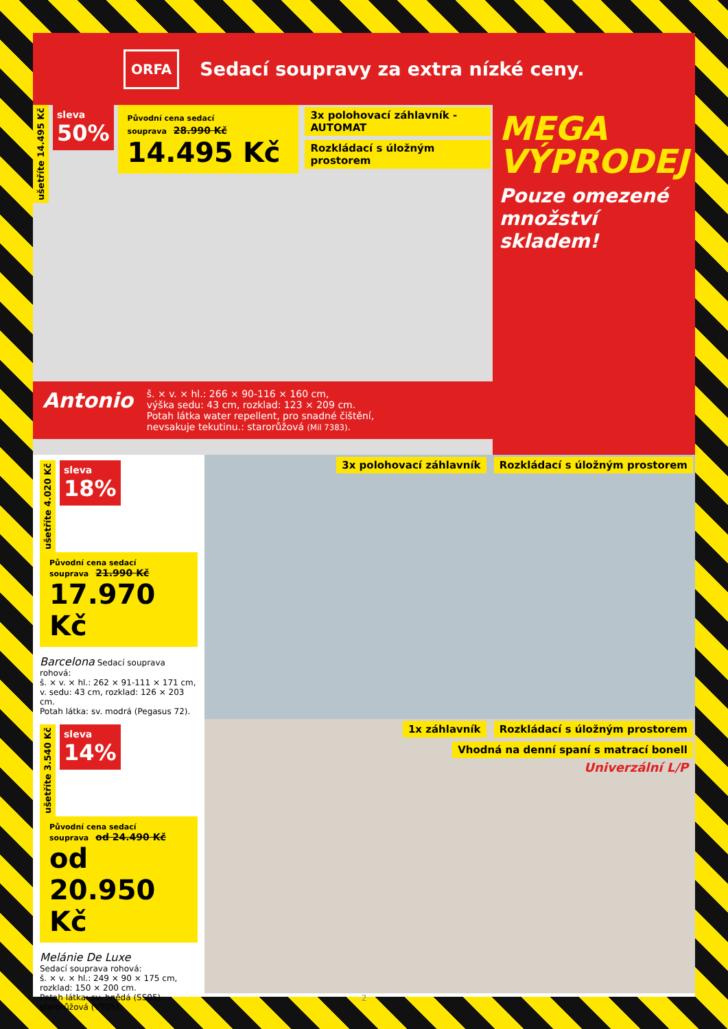ORFA
Sedací soupravy za extra nízké ceny.
ušetříte 14.495 Kč
sleva
50%
Původní cena sedací souprava 28.990 Kč
14.495 Kč
3x polohovací záhlavník - AUTOMAT
Rozkládací s úložným prostorem
Antonio
š. × v. × hl.: 266 × 90-116 × 160 cm,
výška sedu: 43 cm, rozklad: 123 × 209 cm.
Potah látka water repellent, pro snadné čištění,
nevsakuje tekutinu.: starorůžová (Mil 7383).
MEGA
VÝPRODEJ
Pouze omezené množství skladem!
ušetříte 4.020 Kč
sleva
18%
Původní cena sedací souprava 21.990 Kč
17.970 Kč
Barcelona Sedací souprava rohová:
š. × v. × hl.: 262 × 91-111 × 171 cm,
v. sedu: 43 cm, rozklad: 126 × 203 cm.
Potah látka: sv. modrá (Pegasus 72).
3x polohovací záhlavník Rozkládací s úložným prostorem
ušetříte 3.540 Kč
sleva
14%
Původní cena sedací souprava od 24.490 Kč
od 20.950 Kč
Melánie De Luxe
Sedací souprava rohová:
š. × v. × hl.: 249 × 90 × 175 cm,
rozklad: 150 × 200 cm.
Potah látka: sv. hnědá (SS05),
starorůžová (VT05).
1x záhlavník Rozkládací s úložným prostorem
Vhodná na denní spaní s matrací bonell
Univerzální L/P
2